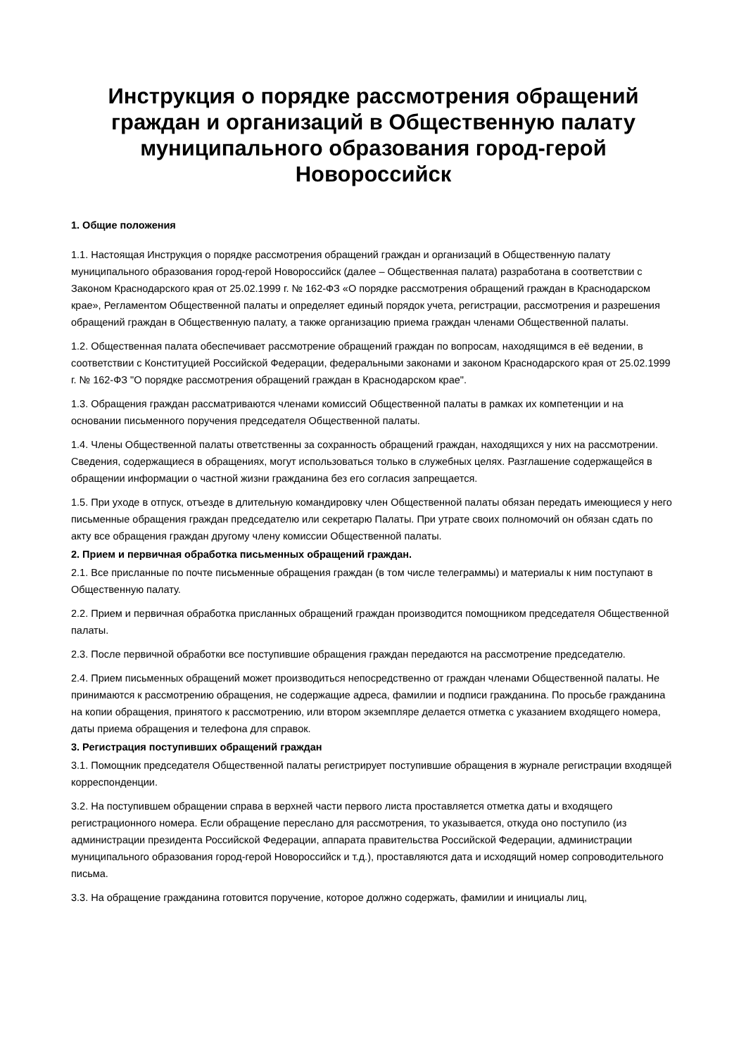Инструкция о порядке рассмотрения обращений граждан и организаций в Общественную палату муниципального образования город-герой Новороссийск
1. Общие положения
1.1. Настоящая Инструкция о порядке рассмотрения обращений граждан и организаций в Общественную палату муниципального образования город-герой Новороссийск (далее – Общественная палата) разработана в соответствии с Законом Краснодарского края от 25.02.1999 г. № 162-ФЗ «О порядке рассмотрения обращений граждан в Краснодарском крае», Регламентом Общественной палаты и определяет единый порядок учета, регистрации, рассмотрения и разрешения обращений граждан в Общественную палату, а также организацию приема граждан членами Общественной палаты.
1.2. Общественная палата обеспечивает рассмотрение обращений граждан по вопросам, находящимся в её ведении, в соответствии с Конституцией Российской Федерации, федеральными законами и законом Краснодарского края от 25.02.1999 г. № 162-ФЗ "О порядке рассмотрения обращений граждан в Краснодарском крае".
1.3. Обращения граждан рассматриваются членами комиссий Общественной палаты в рамках их компетенции и на основании письменного поручения председателя Общественной палаты.
1.4. Члены Общественной палаты ответственны за сохранность обращений граждан, находящихся у них на рассмотрении. Сведения, содержащиеся в обращениях, могут использоваться только в служебных целях. Разглашение содержащейся в обращении информации о частной жизни гражданина без его согласия запрещается.
1.5. При уходе в отпуск, отъезде в длительную командировку член Общественной палаты обязан передать имеющиеся у него письменные обращения граждан председателю или секретарю Палаты. При утрате своих полномочий он обязан сдать по акту все обращения граждан другому члену комиссии Общественной палаты.
2. Прием и первичная обработка письменных обращений граждан.
2.1. Все присланные по почте письменные обращения граждан (в том числе телеграммы) и материалы к ним поступают в Общественную палату.
2.2. Прием и первичная обработка присланных обращений граждан производится помощником председателя Общественной палаты.
2.3. После первичной обработки все поступившие обращения граждан передаются на рассмотрение председателю.
2.4. Прием письменных обращений может производиться непосредственно от граждан членами Общественной палаты. Не принимаются к рассмотрению обращения, не содержащие адреса, фамилии и подписи гражданина. По просьбе гражданина на копии обращения, принятого к рассмотрению, или втором экземпляре делается отметка с указанием входящего номера, даты приема обращения и телефона для справок.
3. Регистрация поступивших обращений граждан
3.1. Помощник председателя Общественной палаты регистрирует поступившие обращения в журнале регистрации входящей корреспонденции.
3.2. На поступившем обращении справа в верхней части первого листа проставляется отметка даты и входящего регистрационного номера. Если обращение переслано для рассмотрения, то указывается, откуда оно поступило (из администрации президента Российской Федерации, аппарата правительства Российской Федерации, администрации муниципального образования город-герой Новороссийск и т.д.), проставляются дата и исходящий номер сопроводительного письма.
3.3. На обращение гражданина готовится поручение, которое должно содержать, фамилии и инициалы лиц,